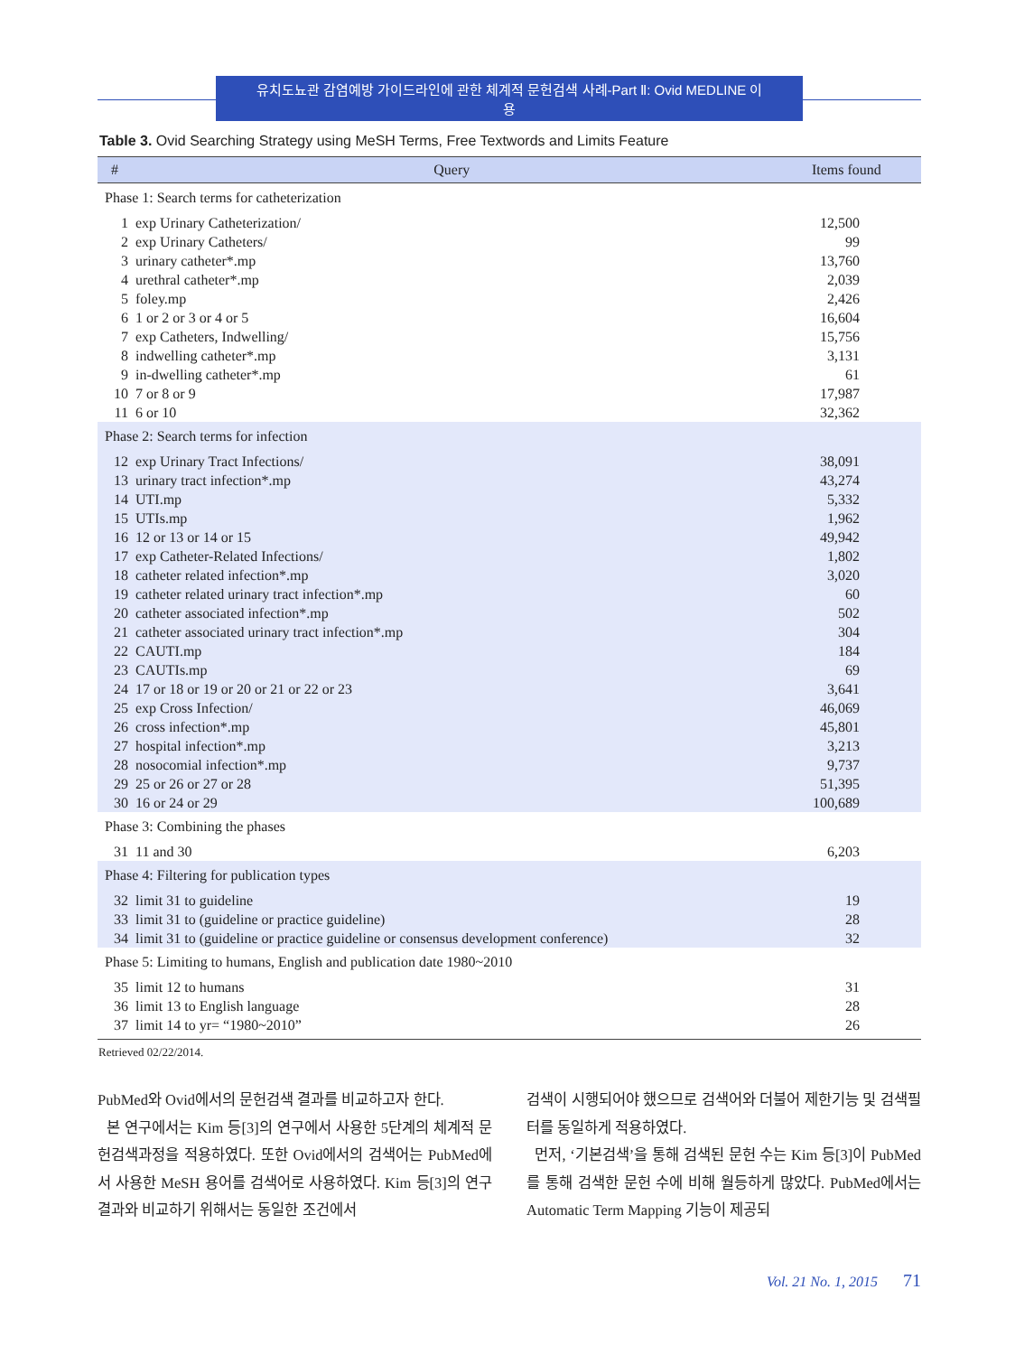유치도뇨관 감염예방 가이드라인에 관한 체계적 문헌검색 사례-Part Ⅱ: Ovid MEDLINE 이용
Table 3. Ovid Searching Strategy using MeSH Terms, Free Textwords and Limits Feature
| # | Query | Items found |
| --- | --- | --- |
| Phase 1: Search terms for catheterization | | |
| 1 | exp Urinary Catheterization/ | 12,500 |
| 2 | exp Urinary Catheters/ | 99 |
| 3 | urinary catheter*.mp | 13,760 |
| 4 | urethral catheter*.mp | 2,039 |
| 5 | foley.mp | 2,426 |
| 6 | 1 or 2 or 3 or 4 or 5 | 16,604 |
| 7 | exp Catheters, Indwelling/ | 15,756 |
| 8 | indwelling catheter*.mp | 3,131 |
| 9 | in-dwelling catheter*.mp | 61 |
| 10 | 7 or 8 or 9 | 17,987 |
| 11 | 6 or 10 | 32,362 |
| Phase 2: Search terms for infection | | |
| 12 | exp Urinary Tract Infections/ | 38,091 |
| 13 | urinary tract infection*.mp | 43,274 |
| 14 | UTI.mp | 5,332 |
| 15 | UTIs.mp | 1,962 |
| 16 | 12 or 13 or 14 or 15 | 49,942 |
| 17 | exp Catheter-Related Infections/ | 1,802 |
| 18 | catheter related infection*.mp | 3,020 |
| 19 | catheter related urinary tract infection*.mp | 60 |
| 20 | catheter associated infection*.mp | 502 |
| 21 | catheter associated urinary tract infection*.mp | 304 |
| 22 | CAUTI.mp | 184 |
| 23 | CAUTIs.mp | 69 |
| 24 | 17 or 18 or 19 or 20 or 21 or 22 or 23 | 3,641 |
| 25 | exp Cross Infection/ | 46,069 |
| 26 | cross infection*.mp | 45,801 |
| 27 | hospital infection*.mp | 3,213 |
| 28 | nosocomial infection*.mp | 9,737 |
| 29 | 25 or 26 or 27 or 28 | 51,395 |
| 30 | 16 or 24 or 29 | 100,689 |
| Phase 3: Combining the phases | | |
| 31 | 11 and 30 | 6,203 |
| Phase 4: Filtering for publication types | | |
| 32 | limit 31 to guideline | 19 |
| 33 | limit 31 to (guideline or practice guideline) | 28 |
| 34 | limit 31 to (guideline or practice guideline or consensus development conference) | 32 |
| Phase 5: Limiting to humans, English and publication date 1980~2010 | | |
| 35 | limit 12 to humans | 31 |
| 36 | limit 13 to English language | 28 |
| 37 | limit 14 to yr= “1980~2010” | 26 |
Retrieved 02/22/2014.
PubMed와 Ovid에서의 문헌검색 결과를 비교하고자 한다.
본 연구에서는 Kim 등[3]의 연구에서 사용한 5단계의 체계적 문헌검색과정을 적용하였다. 또한 Ovid에서의 검색어는 PubMed에서 사용한 MeSH 용어를 검색어로 사용하였다. Kim 등[3]의 연구결과와 비교하기 위해서는 동일한 조건에서
검색이 시행되어야 했으므로 검색어와 더불어 제한기능 및 검색필터를 동일하게 적용하였다.
먼저, ‘기본검색’을 통해 검색된 문헌 수는 Kim 등[3]이 PubMed를 통해 검색한 문헌 수에 비해 월등하게 많았다. PubMed에서는 Automatic Term Mapping 기능이 제공되
Vol. 21 No. 1, 2015 71